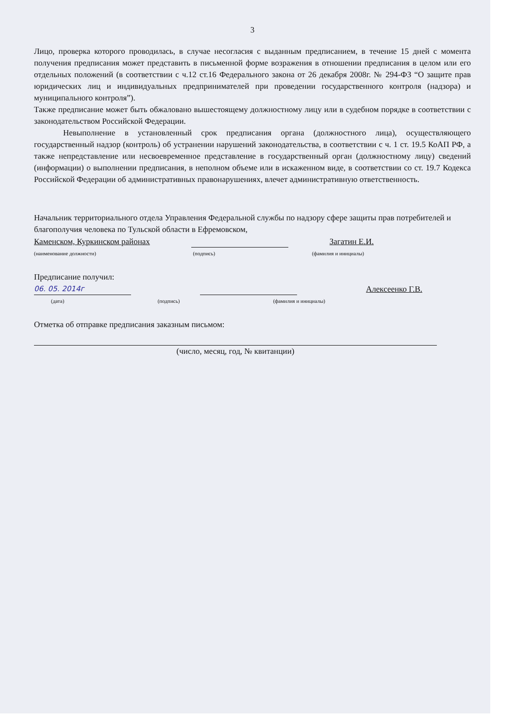3
Лицо, проверка которого проводилась, в случае несогласия с выданным предписанием, в течение 15 дней с момента получения предписания может представить в письменной форме возражения в отношении предписания в целом или его отдельных положений (в соответствии с ч.12 ст.16 Федерального закона от 26 декабря 2008г. № 294-ФЗ “О защите прав юридических лиц и индивидуальных предпринимателей при проведении государственного контроля (надзора) и муниципального контроля”).
Также предписание может быть обжаловано вышестоящему должностному лицу или в судебном порядке в соответствии с законодательством Российской Федерации.
Невыполнение в установленный срок предписания органа (должностного лица), осуществляющего государственный надзор (контроль) об устранении нарушений законодательства, в соответствии с ч. 1 ст. 19.5 КоАП РФ, а также непредставление или несвоевременное представление в государственный орган (должностному лицу) сведений (информации) о выполнении предписания, в неполном объеме или в искаженном виде, в соответствии со ст. 19.7 Кодекса Российской Федерации об административных правонарушениях, влечет административную ответственность.
Начальник территориального отдела Управления Федеральной службы по надзору сфере защиты прав потребителей и благополучия человека по Тульской области в Ефремовском,
Каменском, Куркинском районах Загатин Е.И.
(наименование должности) (подпись) (фамилия и инициалы)
Предписание получил:
06. 05. 2014г Алексеенко Г.В.
(дата) (подпись) (фамилия и инициалы)
Отметка об отправке предписания заказным письмом:
(число, месяц, год, № квитанции)